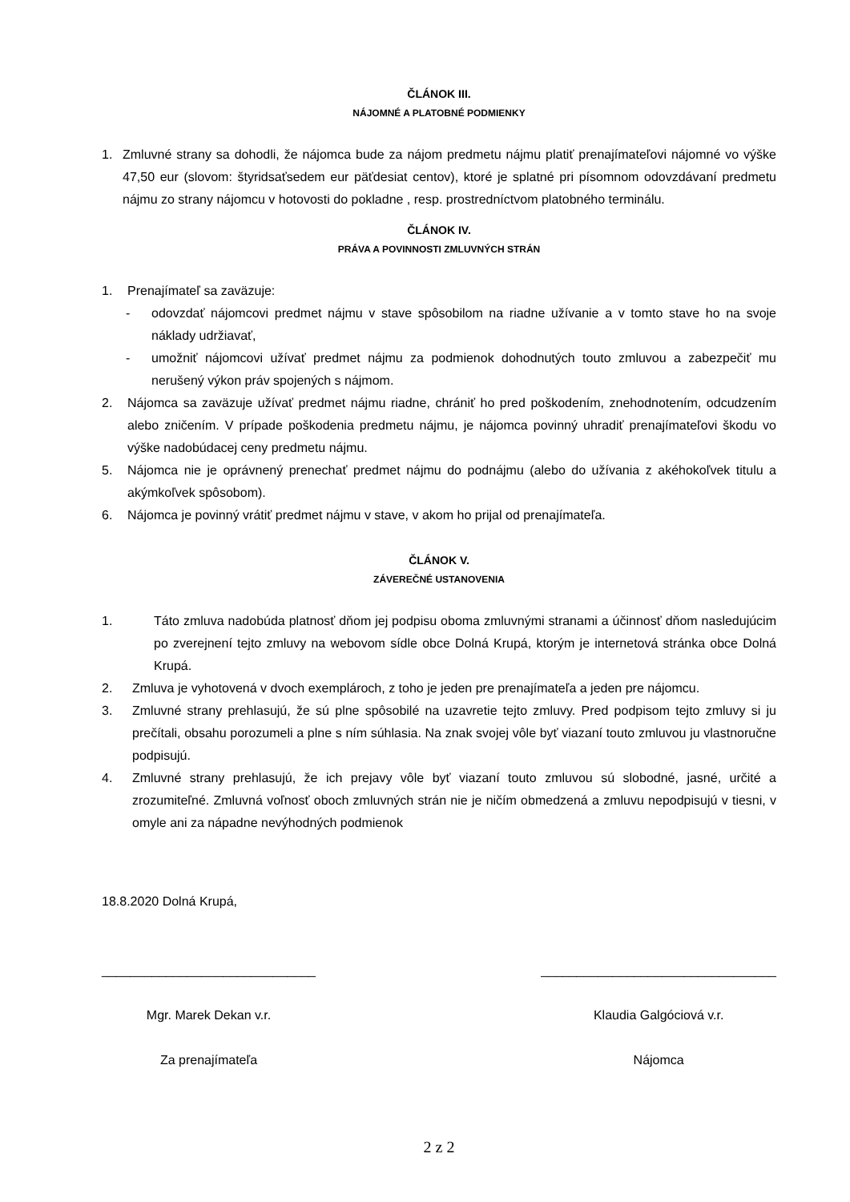ČLÁNOK III.
NÁJOMNÉ A PLATOBNÉ PODMIENKY
1. Zmluvné strany sa dohodli, že nájomca bude za nájom predmetu nájmu platiť prenajímateľovi nájomné vo výške 47,50 eur (slovom: štyridsaťsedem eur päťdesiat centov), ktoré je splatné pri písomnom odovzdávaní predmetu nájmu zo strany nájomcu v hotovosti do pokladne , resp. prostredníctvom platobného terminálu.
ČLÁNOK IV.
PRÁVA A POVINNOSTI ZMLUVNÝCH STRÁN
1. Prenajímateľ sa zaväzuje:
- odovzdať nájomcovi predmet nájmu v stave spôsobilom na riadne užívanie a v tomto stave ho na svoje náklady udržiavať,
- umožniť nájomcovi užívať predmet nájmu za podmienok dohodnutých touto zmluvou a zabezpečiť mu nerušený výkon práv spojených s nájmom.
2. Nájomca sa zaväzuje užívať predmet nájmu riadne, chrániť ho pred poškodením, znehodnotením, odcudzením alebo zničením. V prípade poškodenia predmetu nájmu, je nájomca povinný uhradiť prenajímateľovi škodu vo výške nadobúdacej ceny predmetu nájmu.
5. Nájomca nie je oprávnený prenechať predmet nájmu do podnájmu (alebo do užívania z akéhokoľvek titulu a akýmkoľvek spôsobom).
6. Nájomca je povinný vrátiť predmet nájmu v stave, v akom ho prijal od prenajímateľa.
ČLÁNOK V.
ZÁVEREČNÉ USTANOVENIA
1. Táto zmluva nadobúda platnosť dňom jej podpisu oboma zmluvnými stranami a účinnosť dňom nasledujúcim po zverejnení tejto zmluvy na webovom sídle obce Dolná Krupá, ktorým je internetová stránka obce Dolná Krupá.
2. Zmluva je vyhotovená v dvoch exemplároch, z toho je jeden pre prenajímateľa a jeden pre nájomcu.
3. Zmluvné strany prehlasujú, že sú plne spôsobilé na uzavretie tejto zmluvy. Pred podpisom tejto zmluvy si ju prečítali, obsahu porozumeli a plne s ním súhlasia. Na znak svojej vôle byť viazaní touto zmluvou ju vlastnoručne podpisujú.
4. Zmluvné strany prehlasujú, že ich prejavy vôle byť viazaní touto zmluvou sú slobodné, jasné, určité a zrozumiteľné. Zmluvná voľnosť oboch zmluvných strán nie je ničím obmedzená a zmluvu nepodpisujú v tiesni, v omyle ani za nápadne nevýhodných podmienok
18.8.2020 Dolná Krupá,
______________________________
Mgr. Marek Dekan v.r.
Za prenajímateľa
_________________________________
Klaudia Galgóciová v.r.
Nájomca
2 z 2